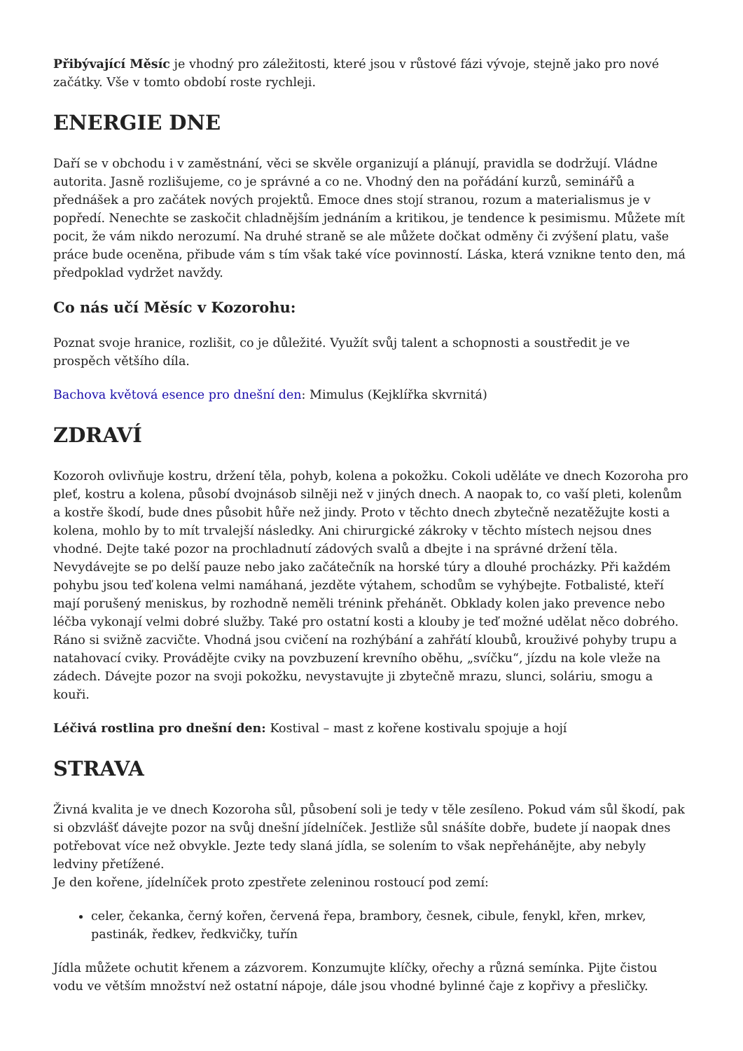Přibývající Měsíc je vhodný pro záležitosti, které jsou v růstové fázi vývoje, stejně jako pro nové začátky. Vše v tomto období roste rychleji.
ENERGIE DNE
Daří se v obchodu i v zaměstnání, věci se skvěle organizují a plánují, pravidla se dodržují. Vládne autorita. Jasně rozlišujeme, co je správné a co ne. Vhodný den na pořádání kurzů, seminářů a přednášek a pro začátek nových projektů. Emoce dnes stojí stranou, rozum a materialismus je v popředí. Nenechte se zaskočit chladnějším jednáním a kritikou, je tendence k pesimismu. Můžete mít pocit, že vám nikdo nerozumí. Na druhé straně se ale můžete dočkat odměny či zvýšení platu, vaše práce bude oceněna, přibude vám s tím však také více povinností. Láska, která vznikne tento den, má předpoklad vydržet navždy.
Co nás učí Měsíc v Kozorohu:
Poznat svoje hranice, rozlišit, co je důležité. Využít svůj talent a schopnosti a soustředit je ve prospěch většího díla.
Bachova květová esence pro dnešní den: Mimulus (Kejklířka skvrnitá)
ZDRAVÍ
Kozoroh ovlivňuje kostru, držení těla, pohyb, kolena a pokožku. Cokoli uděláte ve dnech Kozoroha pro pleť, kostru a kolena, působí dvojnásob silněji než v jiných dnech. A naopak to, co vaší pleti, kolenům a kostře škodí, bude dnes působit hůře než jindy. Proto v těchto dnech zbytečně nezatěžujte kosti a kolena, mohlo by to mít trvalejší následky. Ani chirurgické zákroky v těchto místech nejsou dnes vhodné. Dejte také pozor na prochladnutí zádových svalů a dbejte i na správné držení těla. Nevydávejte se po delší pauze nebo jako začátečník na horské túry a dlouhé procházky. Při každém pohybu jsou teď kolena velmi namáhaná, jezděte výtahem, schodům se vyhýbejte. Fotbalisté, kteří mají porušený meniskus, by rozhodně neměli trénink přehánět. Obklady kolen jako prevence nebo léčba vykonají velmi dobré služby. Také pro ostatní kosti a klouby je teď možné udělat něco dobrého. Ráno si svižně zacvičte. Vhodná jsou cvičení na rozhýbání a zahřátí kloubů, krouživé pohyby trupu a natahovací cviky. Provádějte cviky na povzbuzení krevního oběhu, „svíčku“, jízdu na kole vleže na zádech. Dávejte pozor na svoji pokožku, nevystavujte ji zbytečně mrazu, slunci, soláriu, smogu a kouři.
Léčivá rostlina pro dnešní den: Kostival – mast z kořene kostivalu spojuje a hojí
STRAVA
Živná kvalita je ve dnech Kozoroha sůl, působení soli je tedy v těle zesíleno. Pokud vám sůl škodí, pak si obzvlášť dávejte pozor na svůj dnešní jídelníček. Jestliže sůl snášíte dobře, budete jí naopak dnes potřebovat více než obvykle. Jezte tedy slaná jídla, se solením to však nepřehánějte, aby nebyly ledviny přetížené.
Je den kořene, jídelníček proto zpestřete zeleninou rostoucí pod zemí:
celer, čekanka, černý kořen, červená řepa, brambory, česnek, cibule, fenykl, křen, mrkev, pastinák, ředkev, ředkvičky, tuřín
Jídla můžete ochutit křenem a zázvorem. Konzumujte klíčky, ořechy a různá semínka. Pijte čistou vodu ve větším množství než ostatní nápoje, dále jsou vhodné bylinné čaje z kopřivy a přesličky.